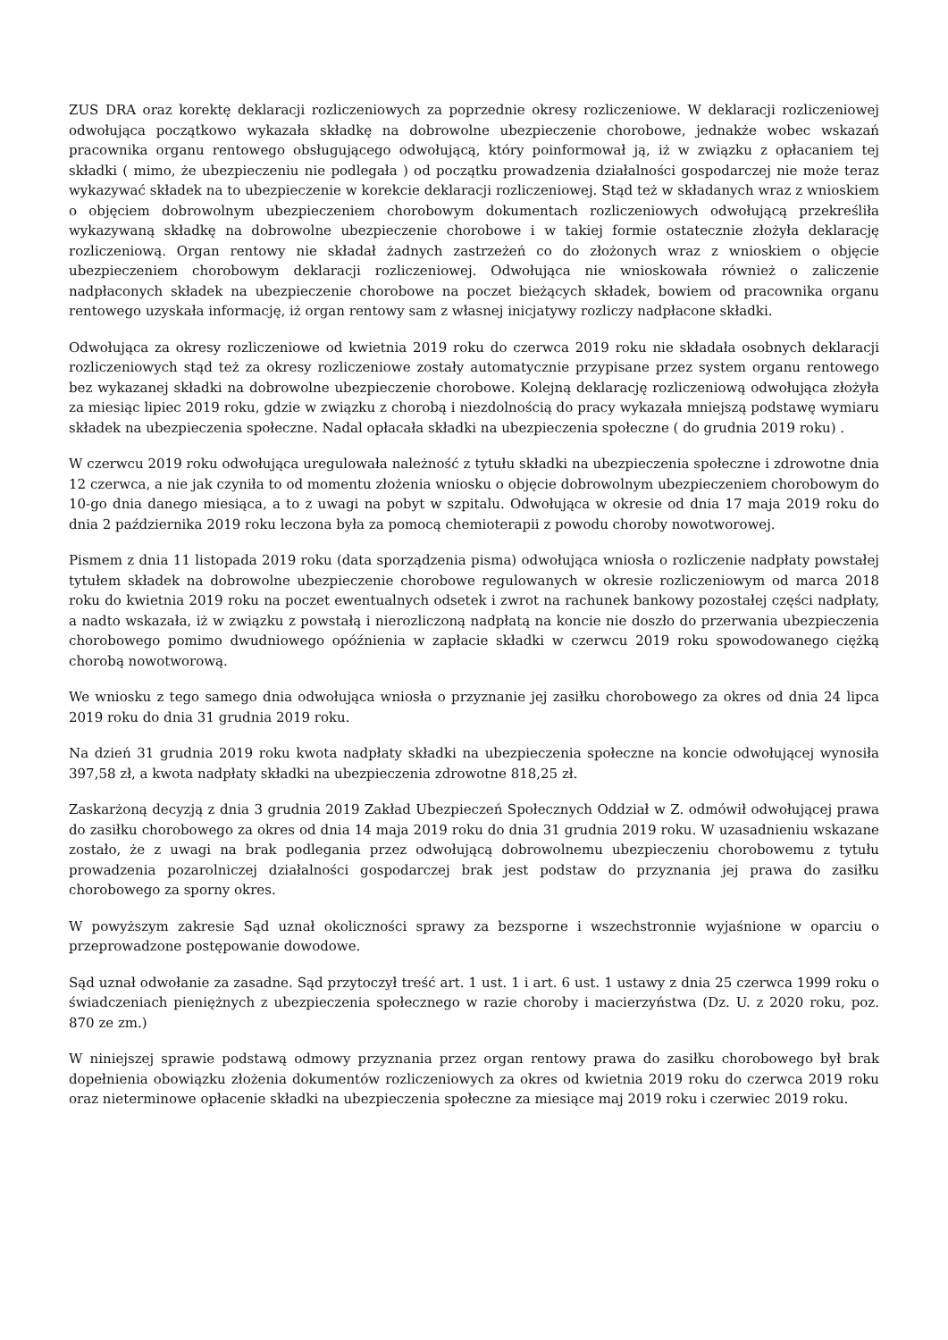ZUS DRA oraz korektę deklaracji rozliczeniowych za poprzednie okresy rozliczeniowe. W deklaracji rozliczeniowej odwołująca początkowo wykazała składkę na dobrowolne ubezpieczenie chorobowe, jednakże wobec wskazań pracownika organu rentowego obsługującego odwołującą, który poinformował ją, iż w związku z opłacaniem tej składki ( mimo, że ubezpieczeniu nie podlegała ) od początku prowadzenia działalności gospodarczej nie może teraz wykazywać składek na to ubezpieczenie w korekcie deklaracji rozliczeniowej. Stąd też w składanych wraz z wnioskiem o objęciem dobrowolnym ubezpieczeniem chorobowym dokumentach rozliczeniowych odwołującą przekreśliła wykazywaną składkę na dobrowolne ubezpieczenie chorobowe i w takiej formie ostatecznie złożyła deklarację rozliczeniową. Organ rentowy nie składał żadnych zastrzeżeń co do złożonych wraz z wnioskiem o objęcie ubezpieczeniem chorobowym deklaracji rozliczeniowej. Odwołująca nie wnioskowała również o zaliczenie nadpłaconych składek na ubezpieczenie chorobowe na poczet bieżących składek, bowiem od pracownika organu rentowego uzyskała informację, iż organ rentowy sam z własnej inicjatywy rozliczy nadpłacone składki.
Odwołująca za okresy rozliczeniowe od kwietnia 2019 roku do czerwca 2019 roku nie składała osobnych deklaracji rozliczeniowych stąd też za okresy rozliczeniowe zostały automatycznie przypisane przez system organu rentowego bez wykazanej składki na dobrowolne ubezpieczenie chorobowe. Kolejną deklarację rozliczeniową odwołująca złożyła za miesiąc lipiec 2019 roku, gdzie w związku z chorobą i niezdolnością do pracy wykazała mniejszą podstawę wymiaru składek na ubezpieczenia społeczne. Nadal opłacała składki na ubezpieczenia społeczne ( do grudnia 2019 roku) .
W czerwcu 2019 roku odwołująca uregulowała należność z tytułu składki na ubezpieczenia społeczne i zdrowotne dnia 12 czerwca, a nie jak czyniła to od momentu złożenia wniosku o objęcie dobrowolnym ubezpieczeniem chorobowym do 10-go dnia danego miesiąca, a to z uwagi na pobyt w szpitalu. Odwołująca w okresie od dnia 17 maja 2019 roku do dnia 2 października 2019 roku leczona była za pomocą chemioterapii z powodu choroby nowotworowej.
Pismem z dnia 11 listopada 2019 roku (data sporządzenia pisma) odwołująca wniosła o rozliczenie nadpłaty powstałej tytułem składek na dobrowolne ubezpieczenie chorobowe regulowanych w okresie rozliczeniowym od marca 2018 roku do kwietnia 2019 roku na poczet ewentualnych odsetek i zwrot na rachunek bankowy pozostałej części nadpłaty, a nadto wskazała, iż w związku z powstałą i nierozliczoną nadpłatą na koncie nie doszło do przerwania ubezpieczenia chorobowego pomimo dwudniowego opóźnienia w zapłacie składki w czerwcu 2019 roku spowodowanego ciężką chorobą nowotworową.
We wniosku z tego samego dnia odwołująca wniosła o przyznanie jej zasiłku chorobowego za okres od dnia 24 lipca 2019 roku do dnia 31 grudnia 2019 roku.
Na dzień 31 grudnia 2019 roku kwota nadpłaty składki na ubezpieczenia społeczne na koncie odwołującej wynosiła 397,58 zł, a kwota nadpłaty składki na ubezpieczenia zdrowotne 818,25 zł.
Zaskarżoną decyzją z dnia 3 grudnia 2019 Zakład Ubezpieczeń Społecznych Oddział w Z. odmówił odwołującej prawa do zasiłku chorobowego za okres od dnia 14 maja 2019 roku do dnia 31 grudnia 2019 roku. W uzasadnieniu wskazane zostało, że z uwagi na brak podlegania przez odwołującą dobrowolnemu ubezpieczeniu chorobowemu z tytułu prowadzenia pozarolniczej działalności gospodarczej brak jest podstaw do przyznania jej prawa do zasiłku chorobowego za sporny okres.
W powyższym zakresie Sąd uznał okoliczności sprawy za bezsporne i wszechstronnie wyjaśnione w oparciu o przeprowadzone postępowanie dowodowe.
Sąd uznał odwołanie za zasadne. Sąd przytoczył treść art. 1 ust. 1 i art. 6 ust. 1 ustawy z dnia 25 czerwca 1999 roku o świadczeniach pieniężnych z ubezpieczenia społecznego w razie choroby i macierzyństwa (Dz. U. z 2020 roku, poz. 870 ze zm.)
W niniejszej sprawie podstawą odmowy przyznania przez organ rentowy prawa do zasiłku chorobowego był brak dopełnienia obowiązku złożenia dokumentów rozliczeniowych za okres od kwietnia 2019 roku do czerwca 2019 roku oraz nieterminowe opłacenie składki na ubezpieczenia społeczne za miesiące maj 2019 roku i czerwiec 2019 roku.